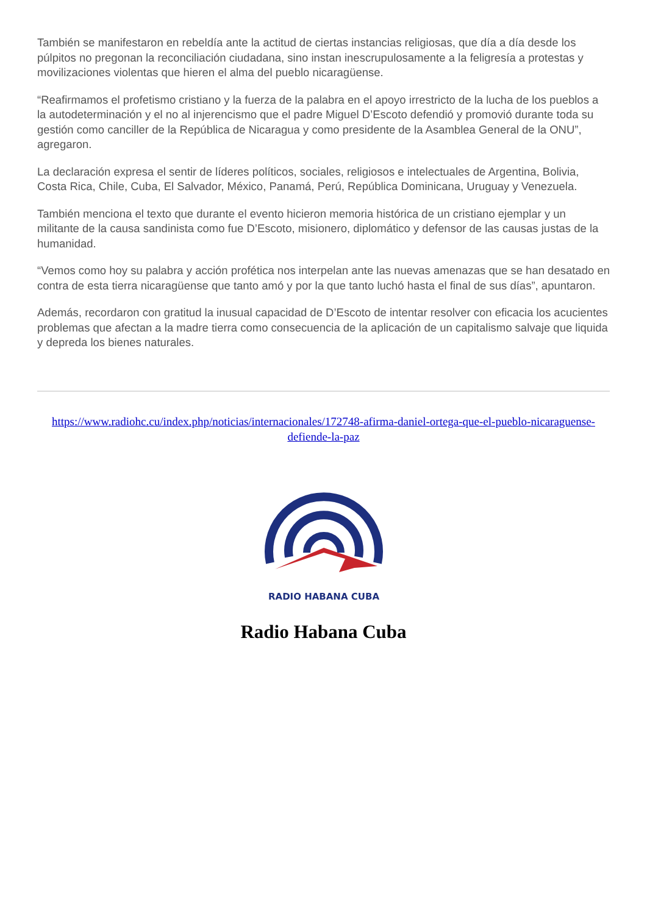También se manifestaron en rebeldía ante la actitud de ciertas instancias religiosas, que día a día desde los púlpitos no pregonan la reconciliación ciudadana, sino instan inescrupulosamente a la feligresía a protestas y movilizaciones violentas que hieren el alma del pueblo nicaragüense.
“Reafirmamos el profetismo cristiano y la fuerza de la palabra en el apoyo irrestricto de la lucha de los pueblos a la autodeterminación y el no al injerencismo que el padre Miguel D’Escoto defendió y promovió durante toda su gestión como canciller de la República de Nicaragua y como presidente de la Asamblea General de la ONU”, agregaron.
La declaración expresa el sentir de líderes políticos, sociales, religiosos e intelectuales de Argentina, Bolivia, Costa Rica, Chile, Cuba, El Salvador, México, Panamá, Perú, República Dominicana, Uruguay y Venezuela.
También menciona el texto que durante el evento hicieron memoria histórica de un cristiano ejemplar y un militante de la causa sandinista como fue D’Escoto, misionero, diplomático y defensor de las causas justas de la humanidad.
“Vemos como hoy su palabra y acción profética nos interpelan ante las nuevas amenazas que se han desatado en contra de esta tierra nicaragüense que tanto amó y por la que tanto luchó hasta el final de sus días”, apuntaron.
Además, recordaron con gratitud la inusual capacidad de D’Escoto de intentar resolver con eficacia los acucientes problemas que afectan a la madre tierra como consecuencia de la aplicación de un capitalismo salvaje que liquida y depreda los bienes naturales.
https://www.radiohc.cu/index.php/noticias/internacionales/172748-afirma-daniel-ortega-que-el-pueblo-nicaraguense-defiende-la-paz
RADIO HABANA CUBA
Radio Habana Cuba